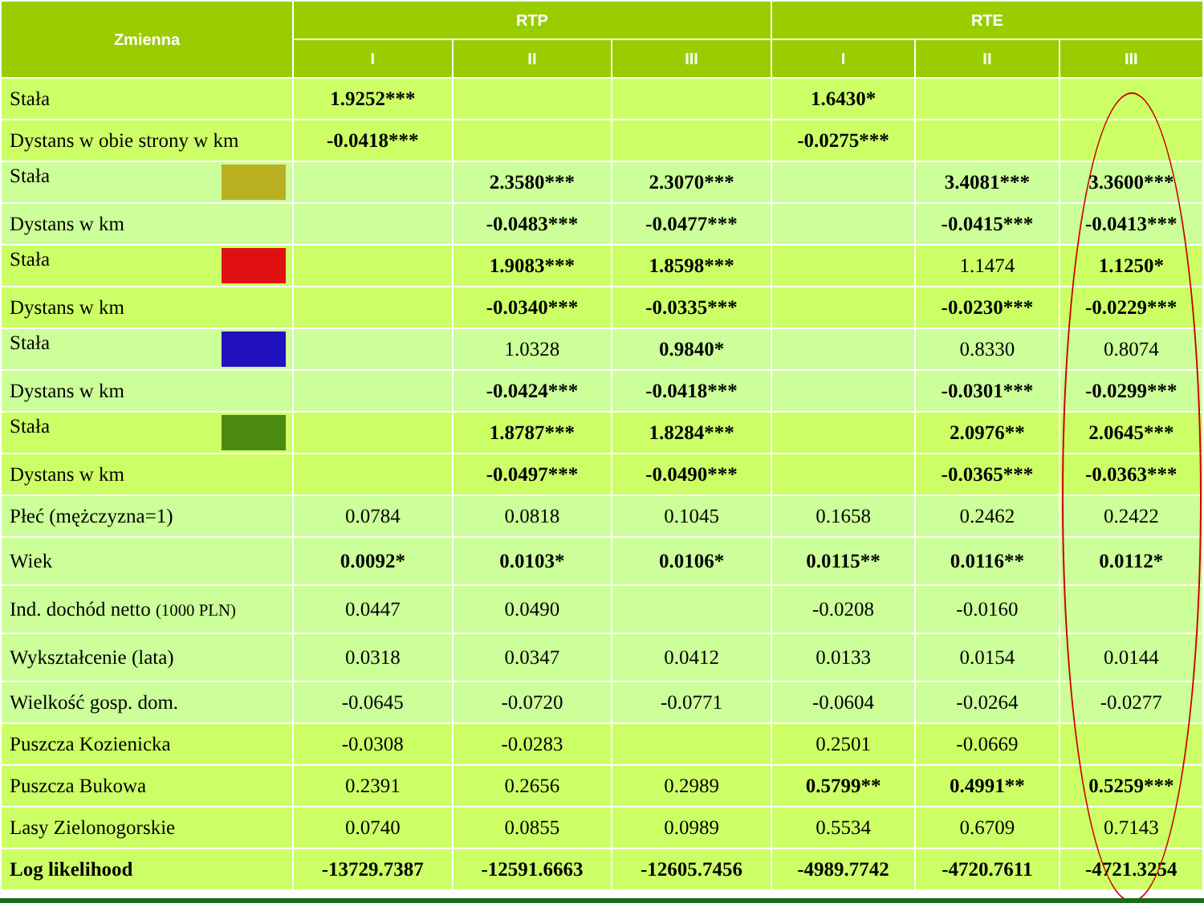| Zmienna | RTP | | | RTE | | |
| --- | --- | --- | --- | --- | --- | --- |
| | I | II | III | I | II | III |
| Stała | 1.9252*** | | | 1.6430* | | |
| Dystans w obie strony w km | -0.0418*** | | | -0.0275*** | | |
| Stała | | 2.3580*** | 2.3070*** | | 3.4081*** | 3.3600*** |
| Dystans w km | | -0.0483*** | -0.0477*** | | -0.0415*** | -0.0413*** |
| Stała | | 1.9083*** | 1.8598*** | | 1.1474 | 1.1250* |
| Dystans w km | | -0.0340*** | -0.0335*** | | -0.0230*** | -0.0229*** |
| Stała | | 1.0328 | 0.9840* | | 0.8330 | 0.8074 |
| Dystans w km | | -0.0424*** | -0.0418*** | | -0.0301*** | -0.0299*** |
| Stała | | 1.8787*** | 1.8284*** | | 2.0976** | 2.0645*** |
| Dystans w km | | -0.0497*** | -0.0490*** | | -0.0365*** | -0.0363*** |
| Płeć (mężczyzna=1) | 0.0784 | 0.0818 | 0.1045 | 0.1658 | 0.2462 | 0.2422 |
| Wiek | 0.0092* | 0.0103* | 0.0106* | 0.0115** | 0.0116** | 0.0112* |
| Ind. dochód netto (1000 PLN) | 0.0447 | 0.0490 | | -0.0208 | -0.0160 | |
| Wykształcenie (lata) | 0.0318 | 0.0347 | 0.0412 | 0.0133 | 0.0154 | 0.0144 |
| Wielkość gosp. dom. | -0.0645 | -0.0720 | -0.0771 | -0.0604 | -0.0264 | -0.0277 |
| Puszcza Kozienicka | -0.0308 | -0.0283 | | 0.2501 | -0.0669 | |
| Puszcza Bukowa | 0.2391 | 0.2656 | 0.2989 | 0.5799** | 0.4991** | 0.5259*** |
| Lasy Zielonogorskie | 0.0740 | 0.0855 | 0.0989 | 0.5534 | 0.6709 | 0.7143 |
| Log likelihood | -13729.7387 | -12591.6663 | -12605.7456 | -4989.7742 | -4720.7611 | -4721.3254 |